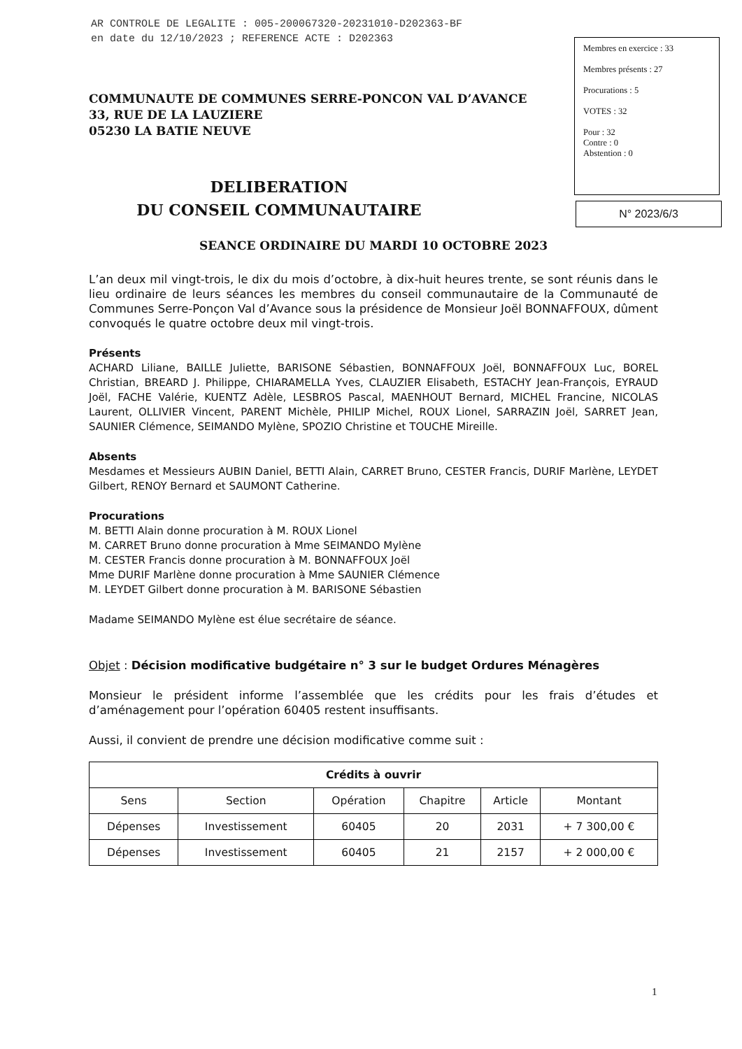AR CONTROLE DE LEGALITE : 005-200067320-20231010-D202363-BF
en date du 12/10/2023 ; REFERENCE ACTE : D202363
Membres en exercice : 33
Membres présents : 27
Procurations : 5
VOTES : 32
Pour : 32
Contre : 0
Abstention : 0
N° 2023/6/3
COMMUNAUTE DE COMMUNES SERRE-PONCON VAL D’AVANCE
33, RUE DE LA LAUZIERE
05230 LA BATIE NEUVE
DELIBERATION
DU CONSEIL COMMUNAUTAIRE
SEANCE ORDINAIRE DU MARDI 10 OCTOBRE 2023
L’an deux mil vingt-trois, le dix du mois d’octobre, à dix-huit heures trente, se sont réunis dans le lieu ordinaire de leurs séances les membres du conseil communautaire de la Communauté de Communes Serre-Ponçon Val d’Avance sous la présidence de Monsieur Joël BONNAFFOUX, dûment convoqués le quatre octobre deux mil vingt-trois.
Présents
ACHARD Liliane, BAILLE Juliette, BARISONE Sébastien, BONNAFFOUX Joël, BONNAFFOUX Luc, BOREL Christian, BREARD J. Philippe, CHIARAMELLA Yves, CLAUZIER Elisabeth, ESTACHY Jean-François, EYRAUD Joël, FACHE Valérie, KUENTZ Adèle, LESBROS Pascal, MAENHOUT Bernard, MICHEL Francine, NICOLAS Laurent, OLLIVIER Vincent, PARENT Michèle, PHILIP Michel, ROUX Lionel, SARRAZIN Joël, SARRET Jean, SAUNIER Clémence, SEIMANDO Mylène, SPOZIO Christine et TOUCHE Mireille.
Absents
Mesdames et Messieurs AUBIN Daniel, BETTI Alain, CARRET Bruno, CESTER Francis, DURIF Marlène, LEYDET Gilbert, RENOY Bernard et SAUMONT Catherine.
Procurations
M. BETTI Alain donne procuration à M. ROUX Lionel
M. CARRET Bruno donne procuration à Mme SEIMANDO Mylène
M. CESTER Francis donne procuration à M. BONNAFFOUX Joël
Mme DURIF Marlène donne procuration à Mme SAUNIER Clémence
M. LEYDET Gilbert donne procuration à M. BARISONE Sébastien
Madame SEIMANDO Mylène est élue secrétaire de séance.
Objet : Décision modificative budgétaire n° 3 sur le budget Ordures Ménagères
Monsieur le président informe l’assemblée que les crédits pour les frais d’études et d’aménagement pour l’opération 60405 restent insuffisants.
Aussi, il convient de prendre une décision modificative comme suit :
| Crédits à ouvrir | | | | | |
| --- | --- | --- | --- | --- | --- |
| Sens | Section | Opération | Chapitre | Article | Montant |
| Dépenses | Investissement | 60405 | 20 | 2031 | + 7 300,00 € |
| Dépenses | Investissement | 60405 | 21 | 2157 | + 2 000,00 € |
1